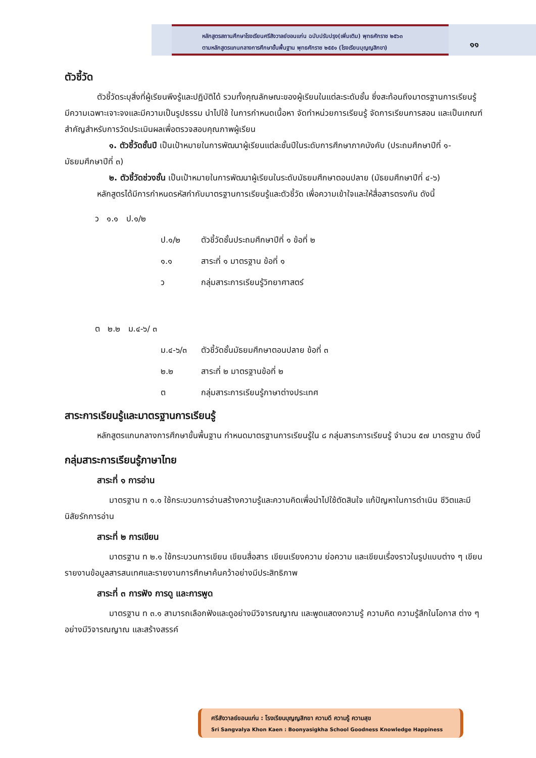หลักสูตรสถานศึกษาโรงเรียนศรีสังวาลย์ขอนแก่น ฉบับปรับปรุง(เพิ่มเติม) พุทธศักราช ๒๕๖๓
ตามหลักสูตรแกนกลางการศึกษาขั้นพื้นฐาน พุทธศักราช ๒๕๕๑ (โรงเรียนบุญญสิกขา)
๑๑
ตัวชี้วัด
ตัวชี้วัดระบุสิ่งที่ผู้เรียนพึงรู้และปฏิบัติได้ รวมทั้งคุณลักษณะของผู้เรียนในแต่ละระดับชั้น ซึ่งสะท้อนถึงมาตรฐานการเรียนรู้ มีความเฉพาะเจาะจงและมีความเป็นรูปธรรม นำไปใช้ ในการกำหนดเนื้อหา จัดทำหน่วยการเรียนรู้ จัดการเรียนการสอน และเป็นเกณฑ์สำคัญสำหรับการวัดประเมินผลเพื่อตรวจสอบคุณภาพผู้เรียน
๑. ตัวชี้วัดชั้นปี เป็นเป้าหมายในการพัฒนาผู้เรียนแต่ละชั้นปีในระดับการศึกษาภาคบังคับ (ประถมศึกษาปีที่ ๑- มัธยมศึกษาปีที่ ๓)
๒. ตัวชี้วัดช่วงชั้น เป็นเป้าหมายในการพัฒนาผู้เรียนในระดับมัธยมศึกษาตอนปลาย (มัธยมศึกษาปีที่ ๔-๖)
หลักสูตรได้มีการกำหนดรหัสกำกับมาตรฐานการเรียนรู้และตัวชี้วัด เพื่อความเข้าใจและให้สื่อสารตรงกัน ดังนี้
ว ๑.๑ ป.๑/๒
ป.๑/๒ ตัวชี้วัดชั้นประถมศึกษาปีที่ ๑ ข้อที่ ๒
๑.๑ สาระที่ ๑ มาตรฐาน ข้อที่ ๑
ว กลุ่มสาระการเรียนรู้วิทยาศาสตร์
ต ๒.๒ ม.๔-๖/ ๓
ม.๔-๖/๓ ตัวชี้วัดชั้นมัธยมศึกษาตอนปลาย ข้อที่ ๓
๒.๒ สาระที่ ๒ มาตรฐานข้อที่ ๒
ต กลุ่มสาระการเรียนรู้ภาษาต่างประเทศ
สาระการเรียนรู้และมาตรฐานการเรียนรู้
หลักสูตรแกนกลางการศึกษาขั้นพื้นฐาน กำหนดมาตรฐานการเรียนรู้ใน ๘ กลุ่มสาระการเรียนรู้ จำนวน ๕๗ มาตรฐาน ดังนี้
กลุ่มสาระการเรียนรู้ภาษาไทย
สาระที่ ๑ การอ่าน
มาตรฐาน ท ๑.๑ ใช้กระบวนการอ่านสร้างความรู้และความคิดเพื่อนำไปใช้ตัดสินใจ แก้ปัญหาในการดำเนิน ชีวิตและมีนิสัยรักการอ่าน
สาระที่ ๒ การเขียน
มาตรฐาน ท ๒.๑ ใช้กระบวนการเขียน เขียนสื่อสาร เขียนเรียงความ ย่อความ และเขียนเรื่องราวในรูปแบบต่าง ๆ เขียนรายงานข้อมูลสารสนเทศและรายงานการศึกษาค้นคว้าอย่างมีประสิทธิภาพ
สาระที่ ๓ การฟัง การดู และการพูด
มาตรฐาน ท ๓.๑ สามารถเลือกฟังและดูอย่างมีวิจารณญาณ และพูดแสดงความรู้ ความคิด ความรู้สึกในโอกาส ต่าง ๆ อย่างมีวิจารณญาณ และสร้างสรรค์
ศรีสังวาลย์ขอนแก่น : โรงเรียนบุญญสิกขา ความดี ความรู้ ความสุข
Sri Sangvalya Khon Kaen : Boonyasigkha School Goodness Knowledge Happiness